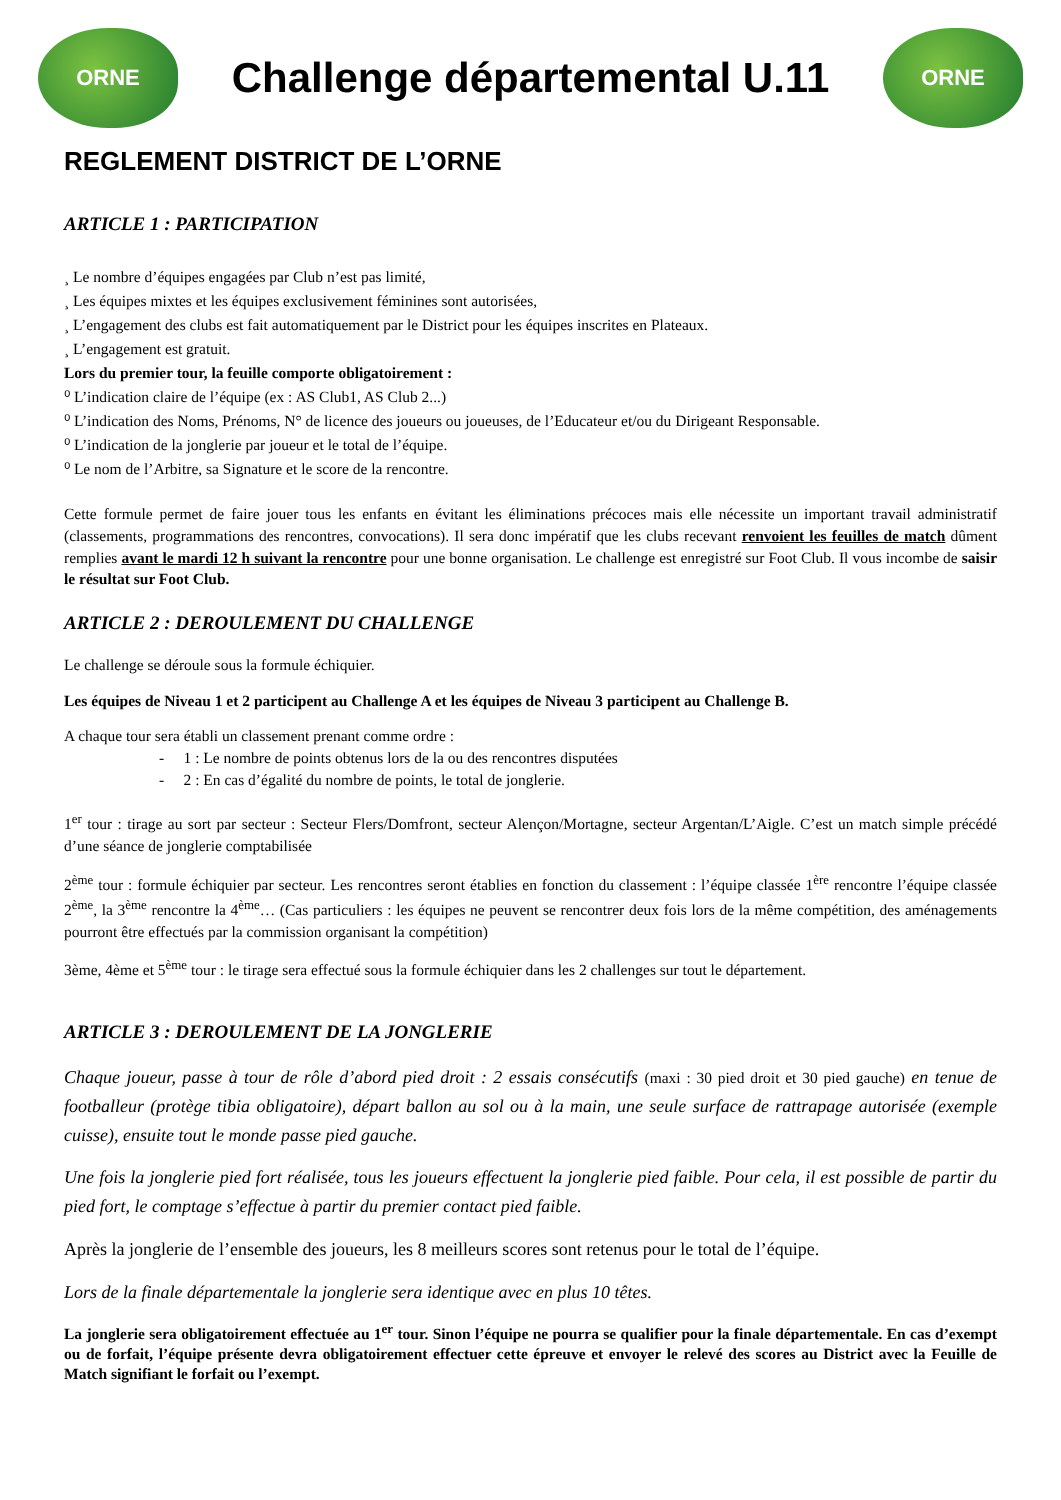ORNE
Challenge départemental U.11
ORNE
REGLEMENT DISTRICT DE L’ORNE
ARTICLE 1 : PARTICIPATION
¸ Le nombre d’équipes engagées par Club n’est pas limité,
¸ Les équipes mixtes et les équipes exclusivement féminines sont autorisées,
¸ L’engagement des clubs est fait automatiquement par le District pour les équipes inscrites en Plateaux.
¸ L’engagement est gratuit.
Lors du premier tour, la feuille comporte obligatoirement :
⁰ L’indication claire de l’équipe (ex : AS Club1, AS Club 2...)
⁰ L’indication des Noms, Prénoms, N° de licence des joueurs ou joueuses, de l’Educateur et/ou du Dirigeant Responsable.
⁰ L’indication de la jonglerie par joueur et le total de l’équipe.
⁰ Le nom de l’Arbitre, sa Signature et le score de la rencontre.
Cette formule permet de faire jouer tous les enfants en évitant les éliminations précoces mais elle nécessite un important travail administratif (classements, programmations des rencontres, convocations). Il sera donc impératif que les clubs recevant renvoient les feuilles de match dûment remplies avant le mardi 12 h suivant la rencontre pour une bonne organisation. Le challenge est enregistré sur Foot Club. Il vous incombe de saisir le résultat sur Foot Club.
ARTICLE 2 : DEROULEMENT DU CHALLENGE
Le challenge se déroule sous la formule échiquier.
Les équipes de Niveau 1 et 2 participent au Challenge A et les équipes de Niveau 3 participent au Challenge B.
A chaque tour sera établi un classement prenant comme ordre :
- 1 : Le nombre de points obtenus lors de la ou des rencontres disputées
- 2 : En cas d’égalité du nombre de points, le total de jonglerie.
1<sup>er</sup> tour : tirage au sort par secteur : Secteur Flers/Domfront, secteur Alençon/Mortagne, secteur Argentan/L’Aigle. C’est un match simple précédé d’une séance de jonglerie comptabilisée
2<sup>ème</sup> tour : formule échiquier par secteur. Les rencontres seront établies en fonction du classement : l’équipe classée 1<sup>ère</sup> rencontre l’équipe classée 2<sup>ème</sup>, la 3<sup>ème</sup> rencontre la 4<sup>ème</sup>… (Cas particuliers : les équipes ne peuvent se rencontrer deux fois lors de la même compétition, des aménagements pourront être effectués par la commission organisant la compétition)
3ème, 4ème et 5<sup>ème</sup> tour : le tirage sera effectué sous la formule échiquier dans les 2 challenges sur tout le département.
ARTICLE 3 : DEROULEMENT DE LA JONGLERIE
Chaque joueur, passe à tour de rôle d’abord pied droit : 2 essais consécutifs (maxi : 30 pied droit et 30 pied gauche) en tenue de footballeur (protège tibia obligatoire), départ ballon au sol ou à la main, une seule surface de rattrapage autorisée (exemple cuisse), ensuite tout le monde passe pied gauche.
Une fois la jonglerie pied fort réalisée, tous les joueurs effectuent la jonglerie pied faible. Pour cela, il est possible de partir du pied fort, le comptage s’effectue à partir du premier contact pied faible.
Après la jonglerie de l’ensemble des joueurs, les 8 meilleurs scores sont retenus pour le total de l’équipe.
Lors de la finale départementale la jonglerie sera identique avec en plus 10 têtes.
La jonglerie sera obligatoirement effectuée au 1<sup>er</sup> tour. Sinon l’équipe ne pourra se qualifier pour la finale départementale. En cas d’exempt ou de forfait, l’équipe présente devra obligatoirement effectuer cette épreuve et envoyer le relevé des scores au District avec la Feuille de Match signifiant le forfait ou l’exempt.